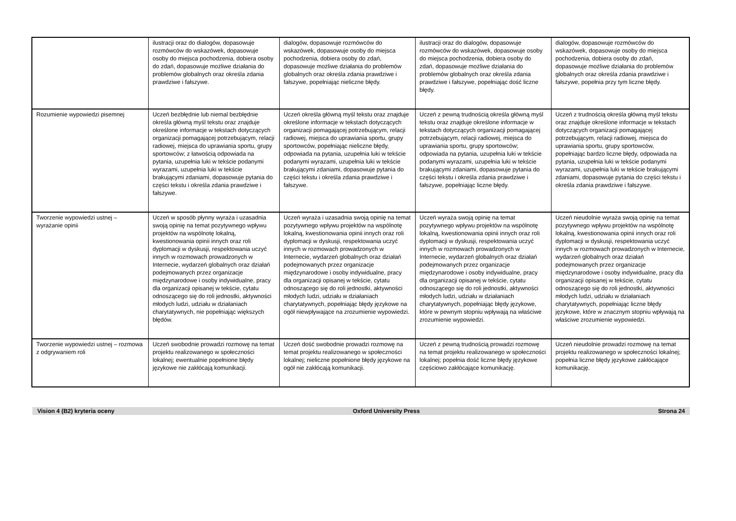| | ilustracji oraz do dialogów, dopasowuje rozmówców do wskazówek, dopasowuje osoby do miejsca pochodzenia, dobiera osoby do zdań, dopasowuje możliwe działania do problemów globalnych oraz określa zdania prawdziwe i fałszywe. | dialogów, dopasowuje rozmówców do wskazówek, dopasowuje osoby do miejsca pochodzenia, dobiera osoby do zdań, dopasowuje możliwe działania do problemów globalnych oraz określa zdania prawdziwe i fałszywe, popełniając nieliczne błędy. | ilustracji oraz do dialogów, dopasowuje rozmówców do wskazówek, dopasowuje osoby do miejsca pochodzenia, dobiera osoby do zdań, dopasowuje możliwe działania do problemów globalnych oraz określa zdania prawdziwe i fałszywe, popełniając dość liczne błędy. | dialogów, dopasowuje rozmówców do wskazówek, dopasowuje osoby do miejsca pochodzenia, dobiera osoby do zdań, dopasowuje możliwe działania do problemów globalnych oraz określa zdania prawdziwe i fałszywe, popełnia przy tym liczne błędy. |
| Rozumienie wypowiedzi pisemnej | Uczeń bezbłędnie lub niemal bezbłędnie określa główną myśl tekstu oraz znajduje określone informacje w tekstach dotyczących organizacji pomagającej potrzebującym, relacji radiowej, miejsca do uprawiania sportu, grupy sportowców; z łatwością odpowiada na pytania, uzupełnia luki w tekście podanymi wyrazami, uzupełnia luki w tekście brakującymi zdaniami, dopasowuje pytania do części tekstu i określa zdania prawdziwe i fałszywe. | Uczeń określa główną myśl tekstu oraz znajduje określone informacje w tekstach dotyczących organizacji pomagającej potrzebującym, relacji radiowej, miejsca do uprawiania sportu, grupy sportowców, popełniając nieliczne błędy, odpowiada na pytania, uzupełnia luki w tekście podanymi wyrazami, uzupełnia luki w tekście brakującymi zdaniami, dopasowuje pytania do części tekstu i określa zdania prawdziwe i fałszywe. | Uczeń z pewną trudnością określa główną myśl tekstu oraz znajduje określone informacje w tekstach dotyczących organizacji pomagającej potrzebującym, relacji radiowej, miejsca do uprawiania sportu, grupy sportowców; odpowiada na pytania, uzupełnia luki w tekście podanymi wyrazami, uzupełnia luki w tekście brakującymi zdaniami, dopasowuje pytania do części tekstu i określa zdania prawdziwe i fałszywe, popełniając liczne błędy. | Uczeń z trudnością określa główną myśl tekstu oraz znajduje określone informacje w tekstach dotyczących organizacji pomagającej potrzebującym, relacji radiowej, miejsca do uprawiania sportu, grupy sportowców, popełniając bardzo liczne błędy, odpowiada na pytania, uzupełnia luki w tekście podanymi wyrazami, uzupełnia luki w tekście brakującymi zdaniami, dopasowuje pytania do części tekstu i określa zdania prawdziwe i fałszywe. |
| Tworzenie wypowiedzi ustnej – wyrażanie opinii | Uczeń w sposób płynny wyraża i uzasadnia swoją opinię na temat pozytywnego wpływu projektów na wspólnotę lokalną, kwestionowania opinii innych oraz roli dyplomacji w dyskusji, respektowania uczyć innych w rozmowach prowadzonych w Internecie, wydarzeń globalnych oraz działań podejmowanych przez organizacje międzynarodowe i osoby indywidualne, pracy dla organizacji opisanej w tekście, cytatu odnoszącego się do roli jednostki, aktywności młodych ludzi, udziału w działaniach charytatywnych, nie popełniając większych błędów. | Uczeń wyraża i uzasadnia swoją opinię na temat pozytywnego wpływu projektów na wspólnotę lokalną, kwestionowania opinii innych oraz roli dyplomacji w dyskusji, respektowania uczyć innych w rozmowach prowadzonych w Internecie, wydarzeń globalnych oraz działań podejmowanych przez organizacje międzynarodowe i osoby indywidualne, pracy dla organizacji opisanej w tekście, cytatu odnoszącego się do roli jednostki, aktywności młodych ludzi, udziału w działaniach charytatywnych, popełniając błędy językowe na ogół niewpływające na zrozumienie wypowiedzi. | Uczeń wyraża swoją opinię na temat pozytywnego wpływu projektów na wspólnotę lokalną, kwestionowania opinii innych oraz roli dyplomacji w dyskusji, respektowania uczyć innych w rozmowach prowadzonych w Internecie, wydarzeń globalnych oraz działań podejmowanych przez organizacje międzynarodowe i osoby indywidualne, pracy dla organizacji opisanej w tekście, cytatu odnoszącego się do roli jednostki, aktywności młodych ludzi, udziału w działaniach charytatywnych, popełniając błędy językowe, które w pewnym stopniu wpływają na właściwe zrozumienie wypowiedzi. | Uczeń nieudolnie wyraża swoją opinię na temat pozytywnego wpływu projektów na wspólnotę lokalną, kwestionowania opinii innych oraz roli dyplomacji w dyskusji, respektowania uczyć innych w rozmowach prowadzonych w Internecie, wydarzeń globalnych oraz działań podejmowanych przez organizacje międzynarodowe i osoby indywidualne, pracy dla organizacji opisanej w tekście, cytatu odnoszącego się do roli jednostki, aktywności młodych ludzi, udziału w działaniach charytatywnych, popełniając liczne błędy językowe, które w znacznym stopniu wpływają na właściwe zrozumienie wypowiedzi. |
| Tworzenie wypowiedzi ustnej – rozmowa z odgrywaniem roli | Uczeń swobodnie prowadzi rozmowę na temat projektu realizowanego w społeczności lokalnej; ewentualnie popełnione błędy językowe nie zakłócają komunikacji. | Uczeń dość swobodnie prowadzi rozmowę na temat projektu realizowanego w społeczności lokalnej; nieliczne popełnione błędy językowe na ogół nie zakłócają komunikacji. | Uczeń z pewną trudnością prowadzi rozmowę na temat projektu realizowanego w społeczności lokalnej; popełnia dość liczne błędy językowe częściowo zakłócające komunikację. | Uczeń nieudolnie prowadzi rozmowę na temat projektu realizowanego w społeczności lokalnej; popełnia liczne błędy językowe zakłócające komunikację. |
Vision 4 (B2) kryteria oceny Oxford University Press Strona 24